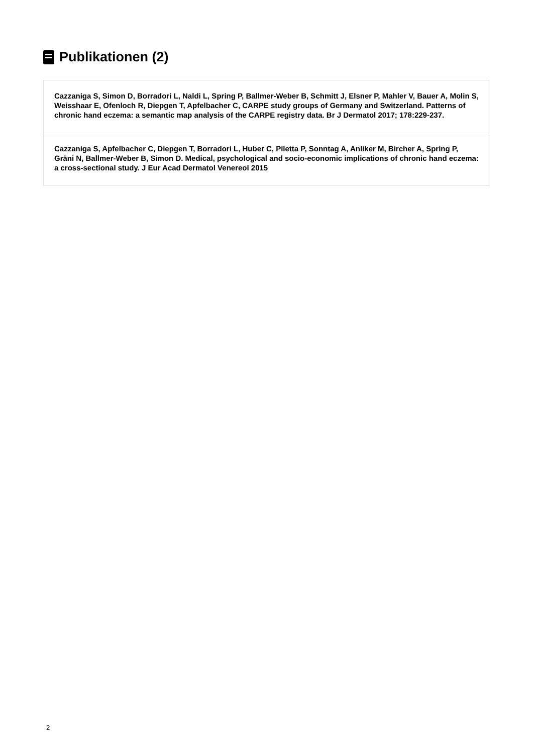Publikationen (2)
Cazzaniga S, Simon D, Borradori L, Naldi L, Spring P, Ballmer-Weber B, Schmitt J, Elsner P, Mahler V, Bauer A, Molin S, Weisshaar E, Ofenloch R, Diepgen T, Apfelbacher C, CARPE study groups of Germany and Switzerland. Patterns of chronic hand eczema: a semantic map analysis of the CARPE registry data. Br J Dermatol 2017; 178:229-237.
Cazzaniga S, Apfelbacher C, Diepgen T, Borradori L, Huber C, Piletta P, Sonntag A, Anliker M, Bircher A, Spring P, Gräni N, Ballmer-Weber B, Simon D. Medical, psychological and socio-economic implications of chronic hand eczema: a cross-sectional study. J Eur Acad Dermatol Venereol 2015
2